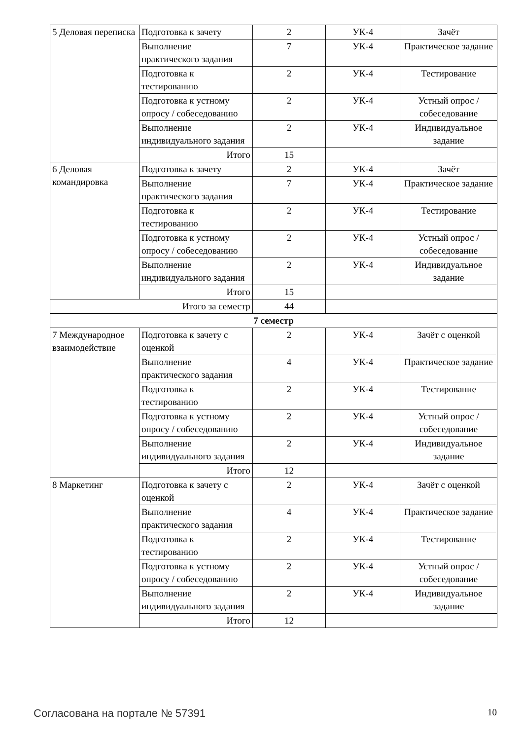| 5 Деловая переписка | Подготовка к зачету | 2 | УК-4 | Зачёт |
| | Выполнение практического задания | 7 | УК-4 | Практическое задание |
| | Подготовка к тестированию | 2 | УК-4 | Тестирование |
| | Подготовка к устному опросу / собеседованию | 2 | УК-4 | Устный опрос / собеседование |
| | Выполнение индивидуального задания | 2 | УК-4 | Индивидуальное задание |
| | Итого | 15 | | |
| 6 Деловая командировка | Подготовка к зачету | 2 | УК-4 | Зачёт |
| | Выполнение практического задания | 7 | УК-4 | Практическое задание |
| | Подготовка к тестированию | 2 | УК-4 | Тестирование |
| | Подготовка к устному опросу / собеседованию | 2 | УК-4 | Устный опрос / собеседование |
| | Выполнение индивидуального задания | 2 | УК-4 | Индивидуальное задание |
| | Итого | 15 | | |
| Итого за семестр | | 44 | | |
| 7 семестр | | | | |
| 7 Международное взаимодействие | Подготовка к зачету с оценкой | 2 | УК-4 | Зачёт с оценкой |
| | Выполнение практического задания | 4 | УК-4 | Практическое задание |
| | Подготовка к тестированию | 2 | УК-4 | Тестирование |
| | Подготовка к устному опросу / собеседованию | 2 | УК-4 | Устный опрос / собеседование |
| | Выполнение индивидуального задания | 2 | УК-4 | Индивидуальное задание |
| | Итого | 12 | | |
| 8 Маркетинг | Подготовка к зачету с оценкой | 2 | УК-4 | Зачёт с оценкой |
| | Выполнение практического задания | 4 | УК-4 | Практическое задание |
| | Подготовка к тестированию | 2 | УК-4 | Тестирование |
| | Подготовка к устному опросу / собеседованию | 2 | УК-4 | Устный опрос / собеседование |
| | Выполнение индивидуального задания | 2 | УК-4 | Индивидуальное задание |
| | Итого | 12 | | |
Согласована на портале № 57391 10